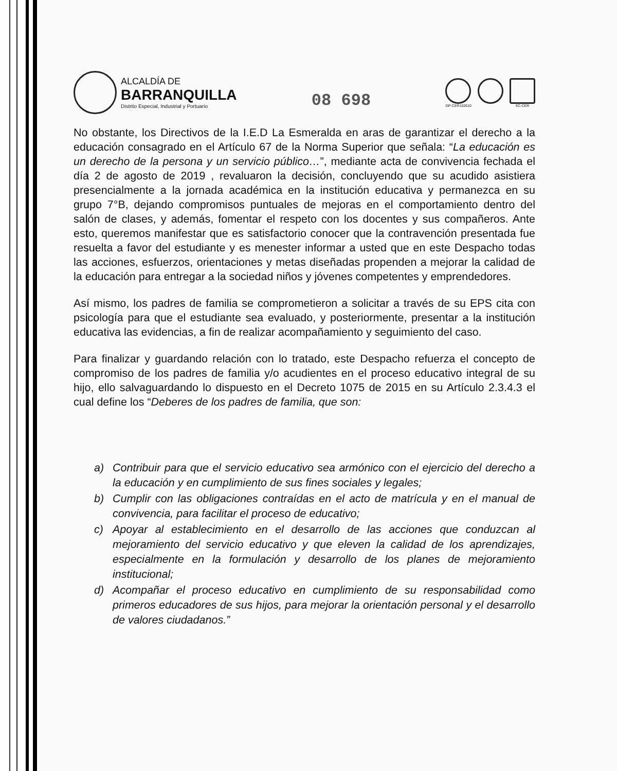ALCALDÍA DE
BARRANQUILLA
Distrito Especial, Industrial y Portuario
08 698
GP-CER102610 SC-CER
No obstante, los Directivos de la I.E.D La Esmeralda en aras de garantizar el derecho a la educación consagrado en el Artículo 67 de la Norma Superior que señala: “La educación es un derecho de la persona y un servicio público…”, mediante acta de convivencia fechada el día 2 de agosto de 2019 , revaluaron la decisión, concluyendo que su acudido asistiera presencialmente a la jornada académica en la institución educativa y permanezca en su grupo 7°B, dejando compromisos puntuales de mejoras en el comportamiento dentro del salón de clases, y además, fomentar el respeto con los docentes y sus compañeros. Ante esto, queremos manifestar que es satisfactorio conocer que la contravención presentada fue resuelta a favor del estudiante y es menester informar a usted que en este Despacho todas las acciones, esfuerzos, orientaciones y metas diseñadas propenden a mejorar la calidad de la educación para entregar a la sociedad niños y jóvenes competentes y emprendedores.
Así mismo, los padres de familia se comprometieron a solicitar a través de su EPS cita con psicología para que el estudiante sea evaluado, y posteriormente, presentar a la institución educativa las evidencias, a fin de realizar acompañamiento y seguimiento del caso.
Para finalizar y guardando relación con lo tratado, este Despacho refuerza el concepto de compromiso de los padres de familia y/o acudientes en el proceso educativo integral de su hijo, ello salvaguardando lo dispuesto en el Decreto 1075 de 2015 en su Artículo 2.3.4.3 el cual define los “Deberes de los padres de familia, que son:
a) Contribuir para que el servicio educativo sea armónico con el ejercicio del derecho a la educación y en cumplimiento de sus fines sociales y legales;
b) Cumplir con las obligaciones contraídas en el acto de matrícula y en el manual de convivencia, para facilitar el proceso de educativo;
c) Apoyar al establecimiento en el desarrollo de las acciones que conduzcan al mejoramiento del servicio educativo y que eleven la calidad de los aprendizajes, especialmente en la formulación y desarrollo de los planes de mejoramiento institucional;
d) Acompañar el proceso educativo en cumplimiento de su responsabilidad como primeros educadores de sus hijos, para mejorar la orientación personal y el desarrollo de valores ciudadanos.”